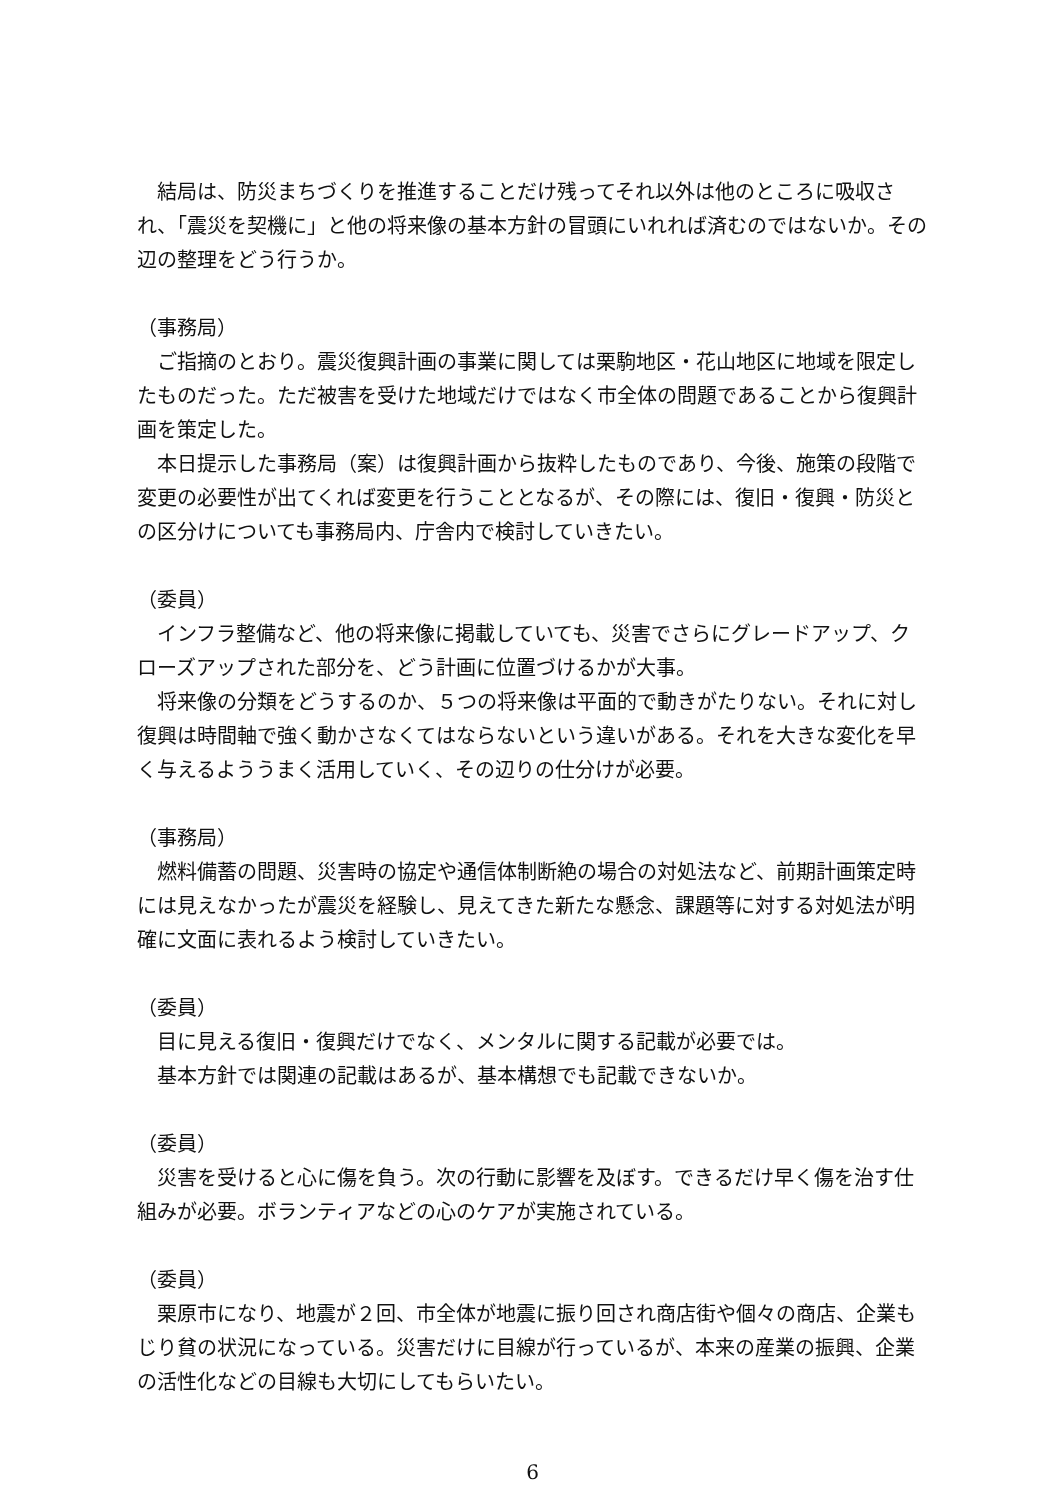結局は、防災まちづくりを推進することだけ残ってそれ以外は他のところに吸収され、「震災を契機に」と他の将来像の基本方針の冒頭にいれれば済むのではないか。その辺の整理をどう行うか。
（事務局）
ご指摘のとおり。震災復興計画の事業に関しては栗駒地区・花山地区に地域を限定したものだった。ただ被害を受けた地域だけではなく市全体の問題であることから復興計画を策定した。
本日提示した事務局（案）は復興計画から抜粋したものであり、今後、施策の段階で変更の必要性が出てくれば変更を行うこととなるが、その際には、復旧・復興・防災との区分けについても事務局内、庁舎内で検討していきたい。
（委員）
インフラ整備など、他の将来像に掲載していても、災害でさらにグレードアップ、クローズアップされた部分を、どう計画に位置づけるかが大事。
将来像の分類をどうするのか、５つの将来像は平面的で動きがたりない。それに対し復興は時間軸で強く動かさなくてはならないという違いがある。それを大きな変化を早く与えるよううまく活用していく、その辺りの仕分けが必要。
（事務局）
燃料備蓄の問題、災害時の協定や通信体制断絶の場合の対処法など、前期計画策定時には見えなかったが震災を経験し、見えてきた新たな懸念、課題等に対する対処法が明確に文面に表れるよう検討していきたい。
（委員）
目に見える復旧・復興だけでなく、メンタルに関する記載が必要では。
基本方針では関連の記載はあるが、基本構想でも記載できないか。
（委員）
災害を受けると心に傷を負う。次の行動に影響を及ぼす。できるだけ早く傷を治す仕組みが必要。ボランティアなどの心のケアが実施されている。
（委員）
栗原市になり、地震が２回、市全体が地震に振り回され商店街や個々の商店、企業もじり貧の状況になっている。災害だけに目線が行っているが、本来の産業の振興、企業の活性化などの目線も大切にしてもらいたい。
6